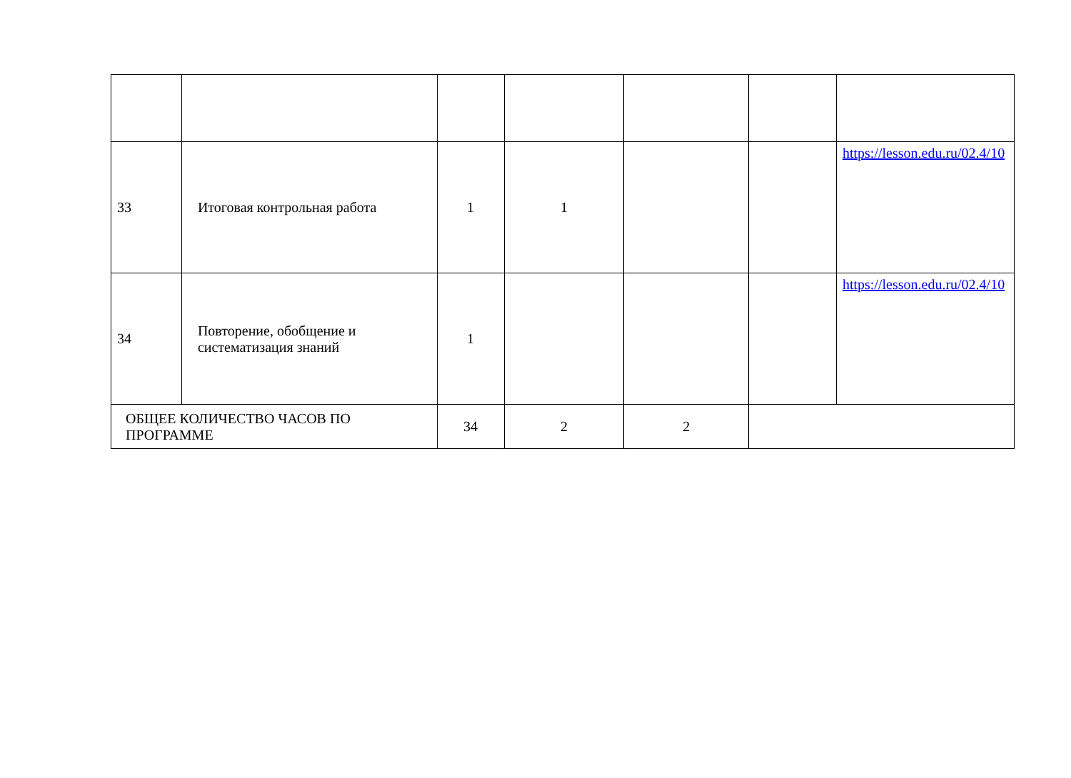| 33 | Итоговая контрольная работа | 1 | 1 | | | https://lesson.edu.ru/02.4/10 |
| 34 | Повторение, обобщение и систематизация знаний | 1 | | | | https://lesson.edu.ru/02.4/10 |
| ОБЩЕЕ КОЛИЧЕСТВО ЧАСОВ ПО ПРОГРАММЕ | | 34 | 2 | 2 | | |